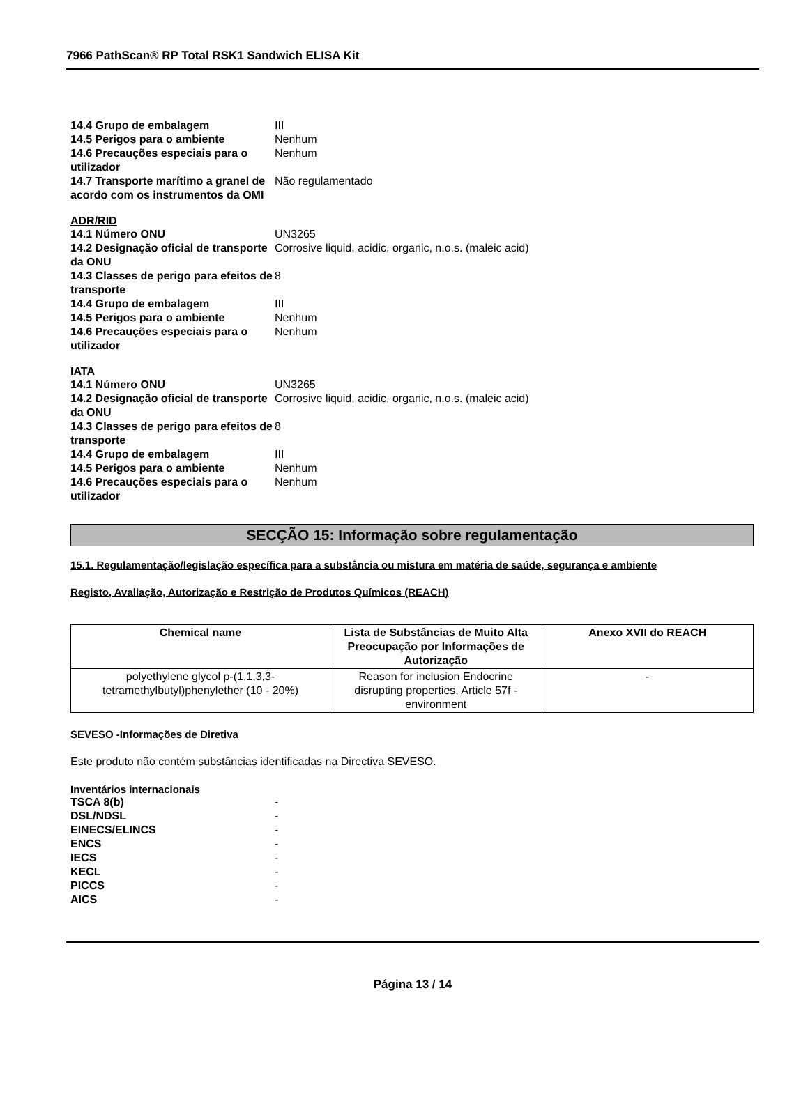7966 PathScan® RP Total RSK1 Sandwich ELISA Kit
14.4 Grupo de embalagem III
14.5 Perigos para o ambiente Nenhum
14.6 Precauções especiais para o utilizador
Nenhum
14.7 Transporte marítimo a granel de acordo com os instrumentos da OMI
Não regulamentado
ADR/RID
14.1 Número ONU UN3265
14.2 Designação oficial de transporte da ONU
Corrosive liquid, acidic, organic, n.o.s. (maleic acid)
14.3 Classes de perigo para efeitos de transporte
8
14.4 Grupo de embalagem III
14.5 Perigos para o ambiente Nenhum
14.6 Precauções especiais para o utilizador
Nenhum
IATA
14.1 Número ONU UN3265
14.2 Designação oficial de transporte da ONU
Corrosive liquid, acidic, organic, n.o.s. (maleic acid)
14.3 Classes de perigo para efeitos de transporte
8
14.4 Grupo de embalagem III
14.5 Perigos para o ambiente Nenhum
14.6 Precauções especiais para o utilizador
Nenhum
SECÇÃO 15: Informação sobre regulamentação
15.1. Regulamentação/legislação específica para a substância ou mistura em matéria de saúde, segurança e ambiente
Registo, Avaliação, Autorização e Restrição de Produtos Químicos (REACH)
| Chemical name | Lista de Substâncias de Muito Alta Preocupação por Informações de Autorização | Anexo XVII do REACH |
| --- | --- | --- |
| polyethylene glycol p-(1,1,3,3-tetramethylbutyl)phenylether (10 - 20%) | Reason for inclusion Endocrine disrupting properties, Article 57f - environment | - |
SEVESO -Informações de Diretiva
Este produto não contém substâncias identificadas na Directiva SEVESO.
Inventários internacionais
TSCA 8(b) -
DSL/NDSL -
EINECS/ELINCS -
ENCS -
IECS -
KECL -
PICCS -
AICS -
Página 13 / 14